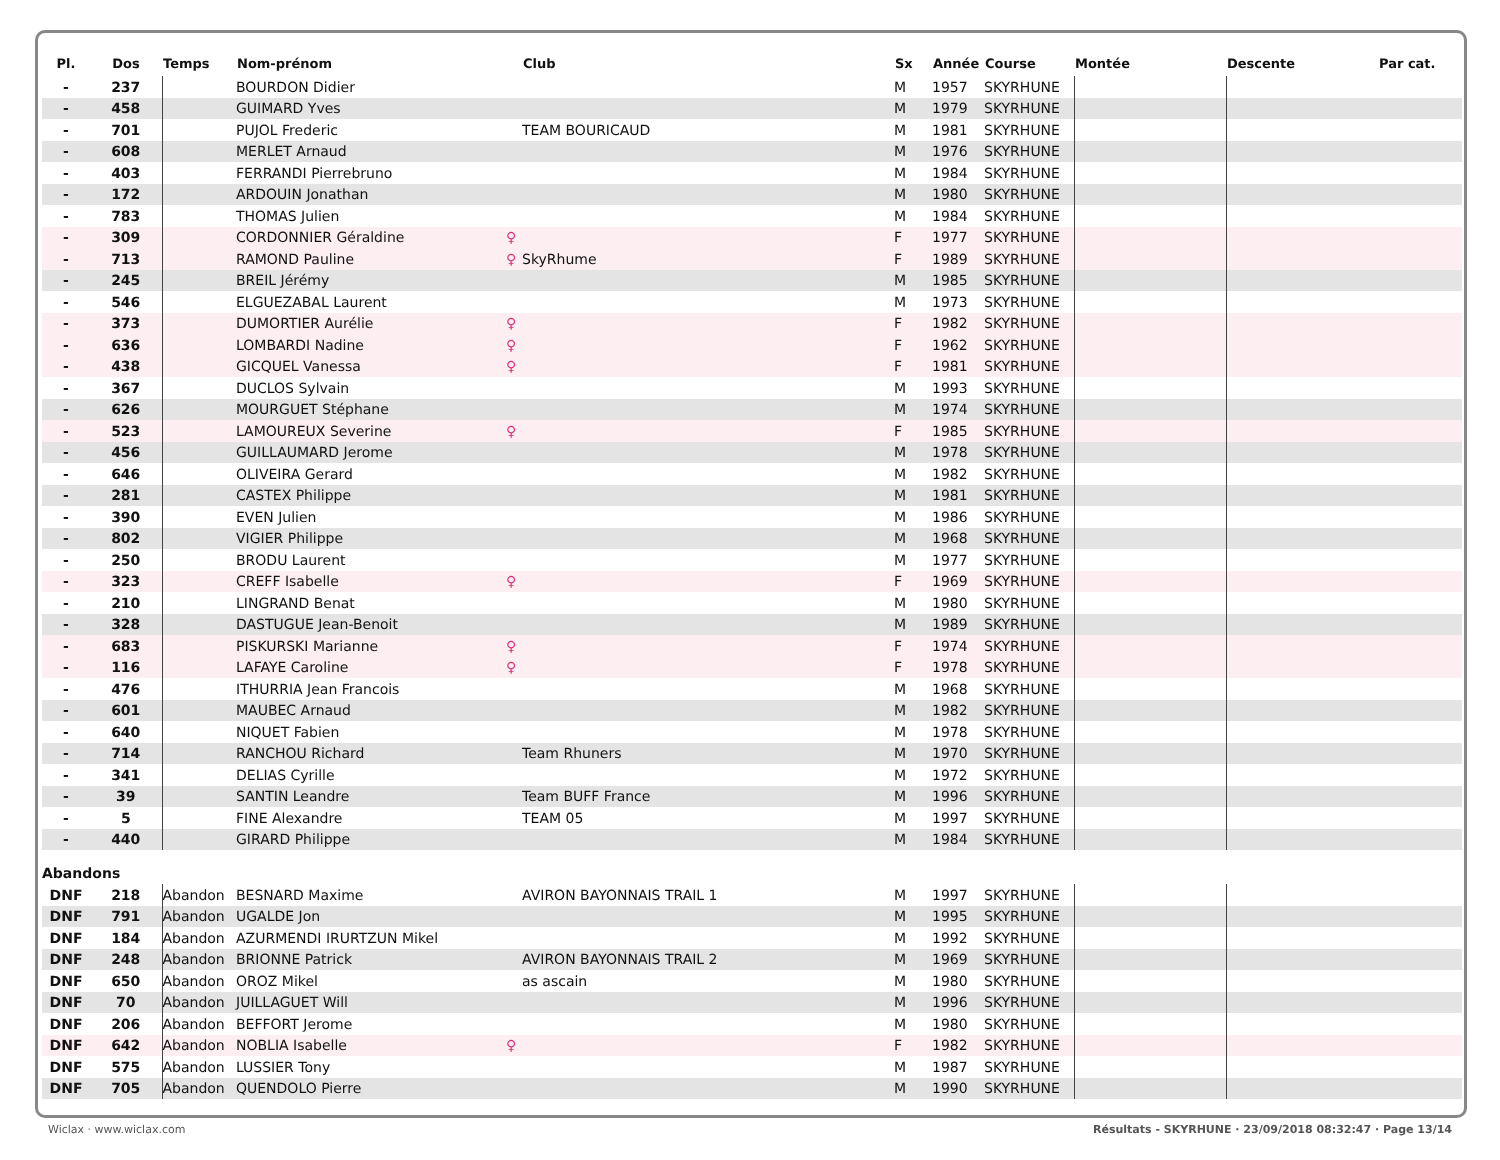| Pl. | Dos | Temps | Nom-prénom | | Club | Sx | Année | Course | Montée | Descente | Par cat. |
| --- | --- | --- | --- | --- | --- | --- | --- | --- | --- | --- | --- |
| - | 237 | | BOURDON Didier | | | M | 1957 | SKYRHUNE | | | |
| - | 458 | | GUIMARD Yves | | | M | 1979 | SKYRHUNE | | | |
| - | 701 | | PUJOL Frederic | | TEAM BOURICAUD | M | 1981 | SKYRHUNE | | | |
| - | 608 | | MERLET Arnaud | | | M | 1976 | SKYRHUNE | | | |
| - | 403 | | FERRANDI Pierrebruno | | | M | 1984 | SKYRHUNE | | | |
| - | 172 | | ARDOUIN Jonathan | | | M | 1980 | SKYRHUNE | | | |
| - | 783 | | THOMAS Julien | | | M | 1984 | SKYRHUNE | | | |
| - | 309 | | CORDONNIER Géraldine | ♀ | | F | 1977 | SKYRHUNE | | | |
| - | 713 | | RAMOND Pauline | ♀ | SkyRhume | F | 1989 | SKYRHUNE | | | |
| - | 245 | | BREIL Jérémy | | | M | 1985 | SKYRHUNE | | | |
| - | 546 | | ELGUEZABAL Laurent | | | M | 1973 | SKYRHUNE | | | |
| - | 373 | | DUMORTIER Aurélie | ♀ | | F | 1982 | SKYRHUNE | | | |
| - | 636 | | LOMBARDI Nadine | ♀ | | F | 1962 | SKYRHUNE | | | |
| - | 438 | | GICQUEL Vanessa | ♀ | | F | 1981 | SKYRHUNE | | | |
| - | 367 | | DUCLOS Sylvain | | | M | 1993 | SKYRHUNE | | | |
| - | 626 | | MOURGUET Stéphane | | | M | 1974 | SKYRHUNE | | | |
| - | 523 | | LAMOUREUX Severine | ♀ | | F | 1985 | SKYRHUNE | | | |
| - | 456 | | GUILLAUMARD Jerome | | | M | 1978 | SKYRHUNE | | | |
| - | 646 | | OLIVEIRA Gerard | | | M | 1982 | SKYRHUNE | | | |
| - | 281 | | CASTEX Philippe | | | M | 1981 | SKYRHUNE | | | |
| - | 390 | | EVEN Julien | | | M | 1986 | SKYRHUNE | | | |
| - | 802 | | VIGIER Philippe | | | M | 1968 | SKYRHUNE | | | |
| - | 250 | | BRODU Laurent | | | M | 1977 | SKYRHUNE | | | |
| - | 323 | | CREFF Isabelle | ♀ | | F | 1969 | SKYRHUNE | | | |
| - | 210 | | LINGRAND Benat | | | M | 1980 | SKYRHUNE | | | |
| - | 328 | | DASTUGUE Jean-Benoit | | | M | 1989 | SKYRHUNE | | | |
| - | 683 | | PISKURSKI Marianne | ♀ | | F | 1974 | SKYRHUNE | | | |
| - | 116 | | LAFAYE Caroline | ♀ | | F | 1978 | SKYRHUNE | | | |
| - | 476 | | ITHURRIA Jean Francois | | | M | 1968 | SKYRHUNE | | | |
| - | 601 | | MAUBEC Arnaud | | | M | 1982 | SKYRHUNE | | | |
| - | 640 | | NIQUET Fabien | | | M | 1978 | SKYRHUNE | | | |
| - | 714 | | RANCHOU Richard | | Team Rhuners | M | 1970 | SKYRHUNE | | | |
| - | 341 | | DELIAS Cyrille | | | M | 1972 | SKYRHUNE | | | |
| - | 39 | | SANTIN Leandre | | Team BUFF France | M | 1996 | SKYRHUNE | | | |
| - | 5 | | FINE Alexandre | | TEAM 05 | M | 1997 | SKYRHUNE | | | |
| - | 440 | | GIRARD Philippe | | | M | 1984 | SKYRHUNE | | | |
| Abandons | | | | | | | | | | | |
| DNF | 218 | Abandon | BESNARD Maxime | | AVIRON BAYONNAIS TRAIL 1 | M | 1997 | SKYRHUNE | | | |
| DNF | 791 | Abandon | UGALDE Jon | | | M | 1995 | SKYRHUNE | | | |
| DNF | 184 | Abandon | AZURMENDI IRURTZUN Mikel | | | M | 1992 | SKYRHUNE | | | |
| DNF | 248 | Abandon | BRIONNE Patrick | | AVIRON BAYONNAIS TRAIL 2 | M | 1969 | SKYRHUNE | | | |
| DNF | 650 | Abandon | OROZ Mikel | | as ascain | M | 1980 | SKYRHUNE | | | |
| DNF | 70 | Abandon | JUILLAGUET Will | | | M | 1996 | SKYRHUNE | | | |
| DNF | 206 | Abandon | BEFFORT Jerome | | | M | 1980 | SKYRHUNE | | | |
| DNF | 642 | Abandon | NOBLIA Isabelle | ♀ | | F | 1982 | SKYRHUNE | | | |
| DNF | 575 | Abandon | LUSSIER Tony | | | M | 1987 | SKYRHUNE | | | |
| DNF | 705 | Abandon | QUENDOLO Pierre | | | M | 1990 | SKYRHUNE | | | |
Wiclax · www.wiclax.com
Résultats - SKYRHUNE · 23/09/2018 08:32:47 · Page 13/14